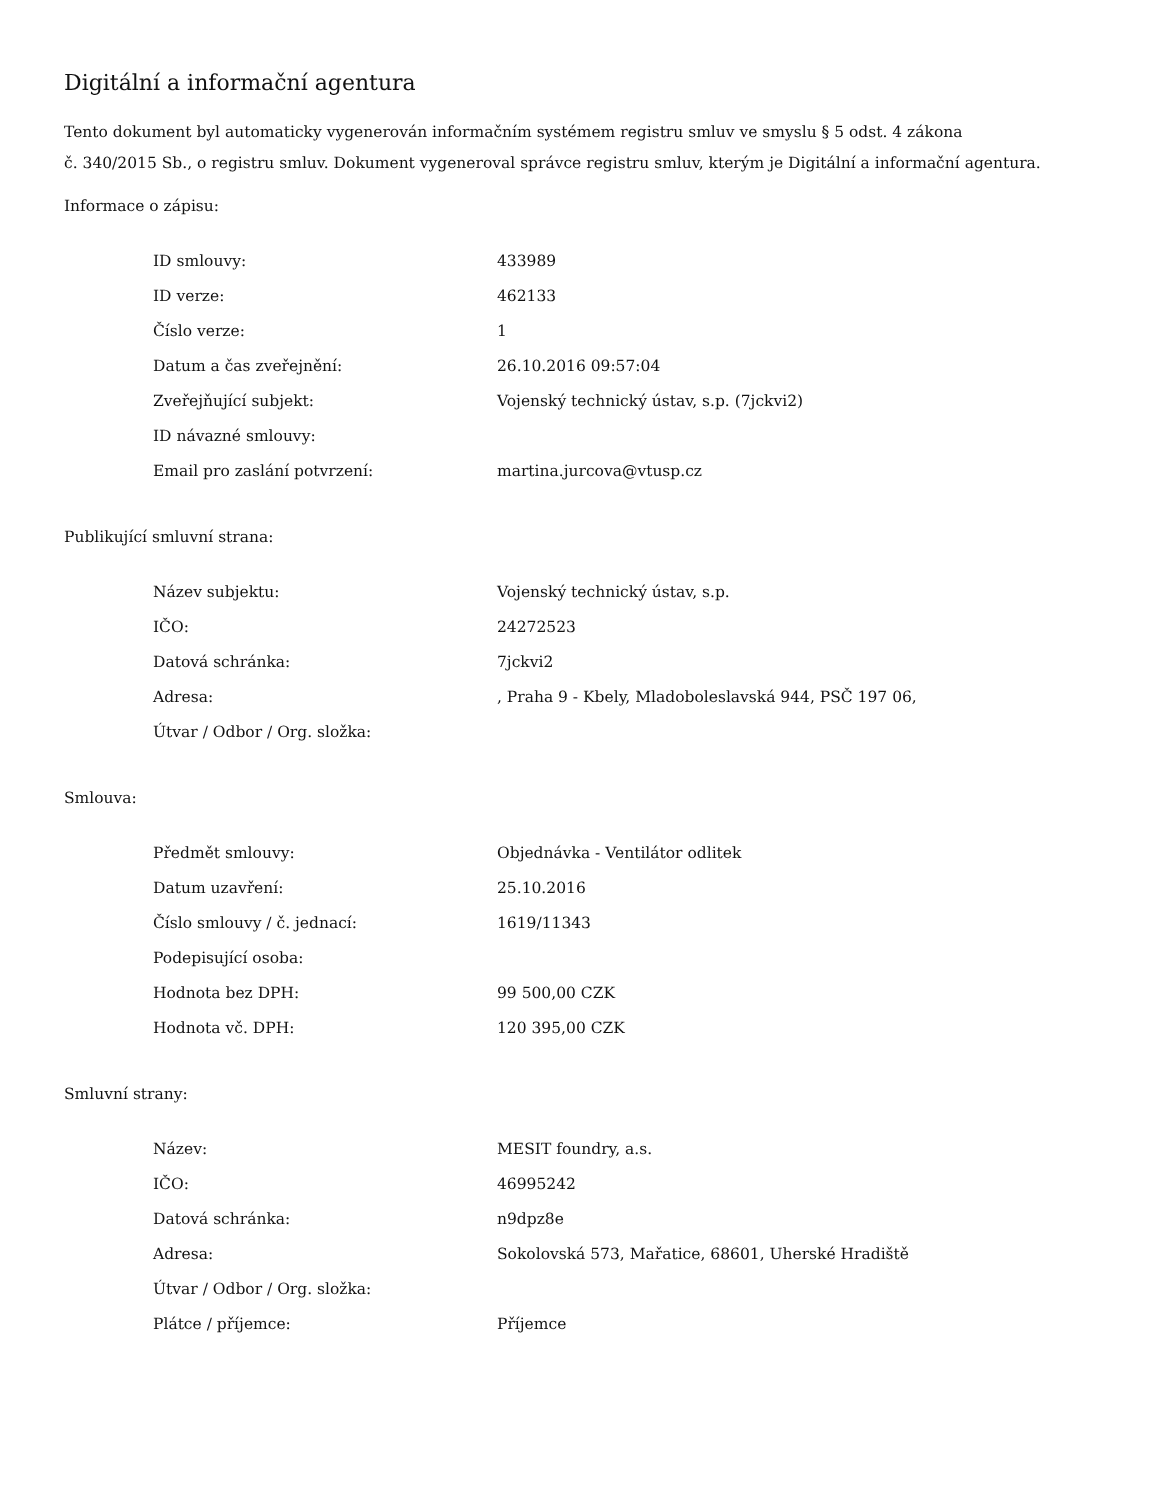Digitální a informační agentura
Tento dokument byl automaticky vygenerován informačním systémem registru smluv ve smyslu § 5 odst. 4 zákona
č. 340/2015 Sb., o registru smluv. Dokument vygeneroval správce registru smluv, kterým je Digitální a informační agentura.
Informace o zápisu:
| ID smlouvy: | 433989 |
| ID verze: | 462133 |
| Číslo verze: | 1 |
| Datum a čas zveřejnění: | 26.10.2016 09:57:04 |
| Zveřejňující subjekt: | Vojenský technický ústav, s.p. (7jckvi2) |
| ID návazné smlouvy: | |
| Email pro zaslání potvrzení: | martina.jurcova@vtusp.cz |
Publikující smluvní strana:
| Název subjektu: | Vojenský technický ústav, s.p. |
| IČO: | 24272523 |
| Datová schránka: | 7jckvi2 |
| Adresa: | , Praha 9 - Kbely, Mladoboleslavská 944, PSČ 197 06, |
| Útvar / Odbor / Org. složka: | |
Smlouva:
| Předmět smlouvy: | Objednávka - Ventilátor odlitek |
| Datum uzavření: | 25.10.2016 |
| Číslo smlouvy / č. jednací: | 1619/11343 |
| Podepisující osoba: | |
| Hodnota bez DPH: | 99 500,00 CZK |
| Hodnota vč. DPH: | 120 395,00 CZK |
Smluvní strany:
| Název: | MESIT foundry, a.s. |
| IČO: | 46995242 |
| Datová schránka: | n9dpz8e |
| Adresa: | Sokolovská 573, Mařatice, 68601, Uherské Hradiště |
| Útvar / Odbor / Org. složka: | |
| Plátce / příjemce: | Příjemce |